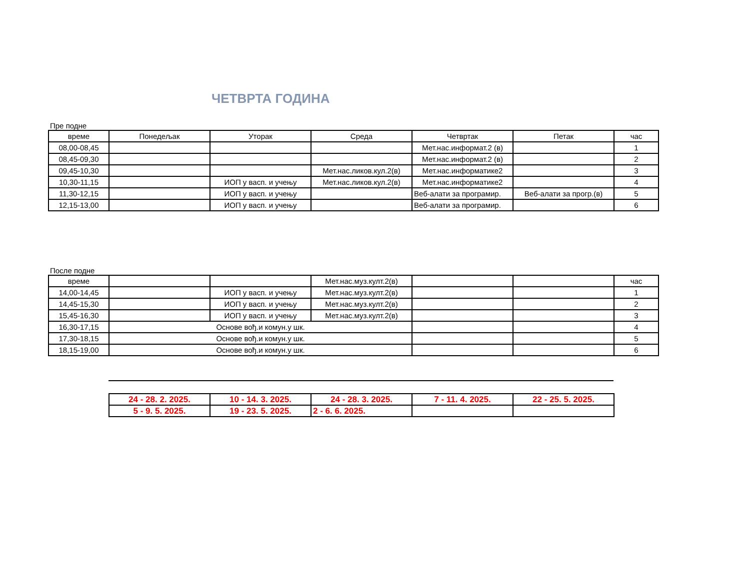ЧЕТВРТА ГОДИНА
Пре подне
| време | Понедељак | Уторак | Среда | Четвртак | Петак | час |
| 08,00-08,45 | | | | Мет.нас.информат.2 (в) | | 1 |
| 08,45-09,30 | | | | Мет.нас.информат.2 (в) | | 2 |
| 09,45-10,30 | | | Мет.нас.ликов.кул.2(в) | Мет.нас.информатике2 | | 3 |
| 10,30-11,15 | | ИОП у васп. и учењу | Мет.нас.ликов.кул.2(в) | Мет.нас.информатике2 | | 4 |
| 11,30-12,15 | | ИОП у васп. и учењу | | Веб-алати за програмир. | Веб-алати за прогр.(в) | 5 |
| 12,15-13,00 | | ИОП у васп. и учењу | | Веб-алати за програмир. | | 6 |
После подне
| време | | | Мет.нас.муз.култ.2(в) | | | час |
| 14,00-14,45 | | ИОП у васп. и учењу | Мет.нас.муз.култ.2(в) | | | 1 |
| 14,45-15,30 | | ИОП у васп. и учењу | Мет.нас.муз.култ.2(в) | | | 2 |
| 15,45-16,30 | | ИОП у васп. и учењу | Мет.нас.муз.култ.2(в) | | | 3 |
| 16,30-17,15 | Основе вођ.и комун.у шк. | | | | | 4 |
| 17,30-18,15 | Основе вођ.и комун.у шк. | | | | | 5 |
| 18,15-19,00 | Основе вођ.и комун.у шк. | | | | | 6 |
| 24 - 28. 2. 2025. | 10 - 14. 3. 2025. | 24 - 28. 3. 2025. | 7 - 11. 4. 2025. | 22 - 25. 5. 2025. |
| 5 - 9. 5. 2025. | 19 - 23. 5. 2025. | 2 - 6. 6. 2025. | | |